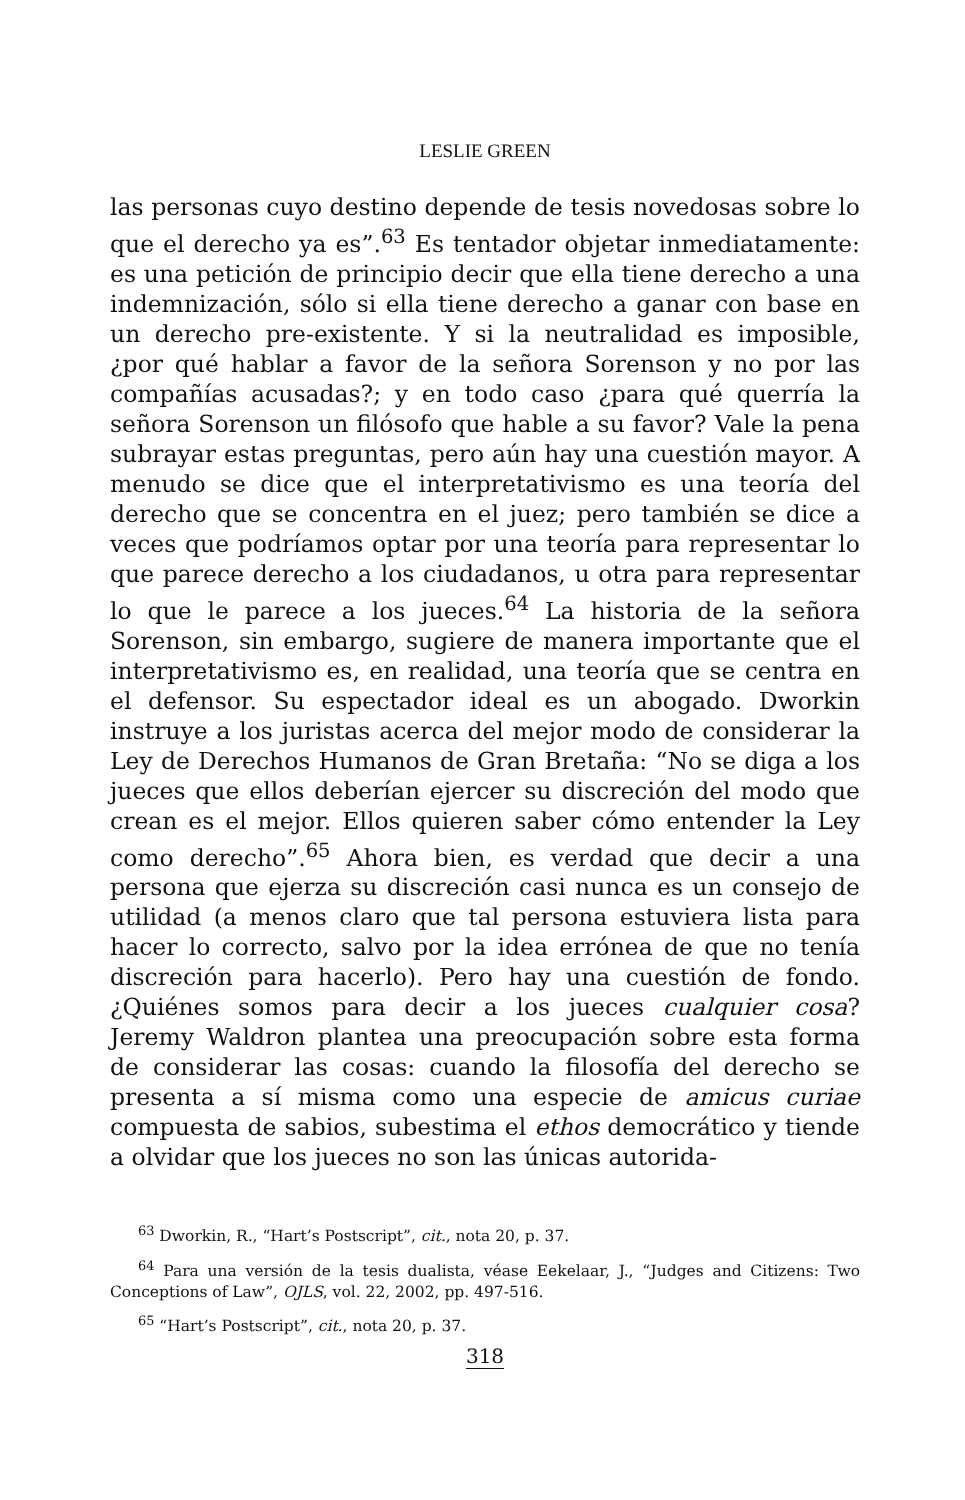LESLIE GREEN
las personas cuyo destino depende de tesis novedosas sobre lo que el derecho ya es”.<sup>63</sup> Es tentador objetar inmediatamente: es una petición de principio decir que ella tiene derecho a una indemnización, sólo si ella tiene derecho a ganar con base en un derecho pre-existente. Y si la neutralidad es imposible, ¿por qué hablar a favor de la señora Sorenson y no por las compañías acusadas?; y en todo caso ¿para qué querría la señora Sorenson un filósofo que hable a su favor? Vale la pena subrayar estas preguntas, pero aún hay una cuestión mayor. A menudo se dice que el interpretativismo es una teoría del derecho que se concentra en el juez; pero también se dice a veces que podríamos optar por una teoría para representar lo que parece derecho a los ciudadanos, u otra para representar lo que le parece a los jueces.<sup>64</sup> La historia de la señora Sorenson, sin embargo, sugiere de manera importante que el interpretativismo es, en realidad, una teoría que se centra en el defensor. Su espectador ideal es un abogado. Dworkin instruye a los juristas acerca del mejor modo de considerar la Ley de Derechos Humanos de Gran Bretaña: “No se diga a los jueces que ellos deberían ejercer su discreción del modo que crean es el mejor. Ellos quieren saber cómo entender la Ley como derecho”.<sup>65</sup> Ahora bien, es verdad que decir a una persona que ejerza su discreción casi nunca es un consejo de utilidad (a menos claro que tal persona estuviera lista para hacer lo correcto, salvo por la idea errónea de que no tenía discreción para hacerlo). Pero hay una cuestión de fondo. ¿Quiénes somos para decir a los jueces cualquier cosa? Jeremy Waldron plantea una preocupación sobre esta forma de considerar las cosas: cuando la filosofía del derecho se presenta a sí misma como una especie de amicus curiae compuesta de sabios, subestima el ethos democrático y tiende a olvidar que los jueces no son las únicas autorida-
<sup>63</sup> Dworkin, R., “Hart’s Postscript”, cit., nota 20, p. 37.
<sup>64</sup> Para una versión de la tesis dualista, véase Eekelaar, J., “Judges and Citizens: Two Conceptions of Law”, OJLS, vol. 22, 2002, pp. 497-516.
<sup>65</sup> “Hart’s Postscript”, cit., nota 20, p. 37.
318